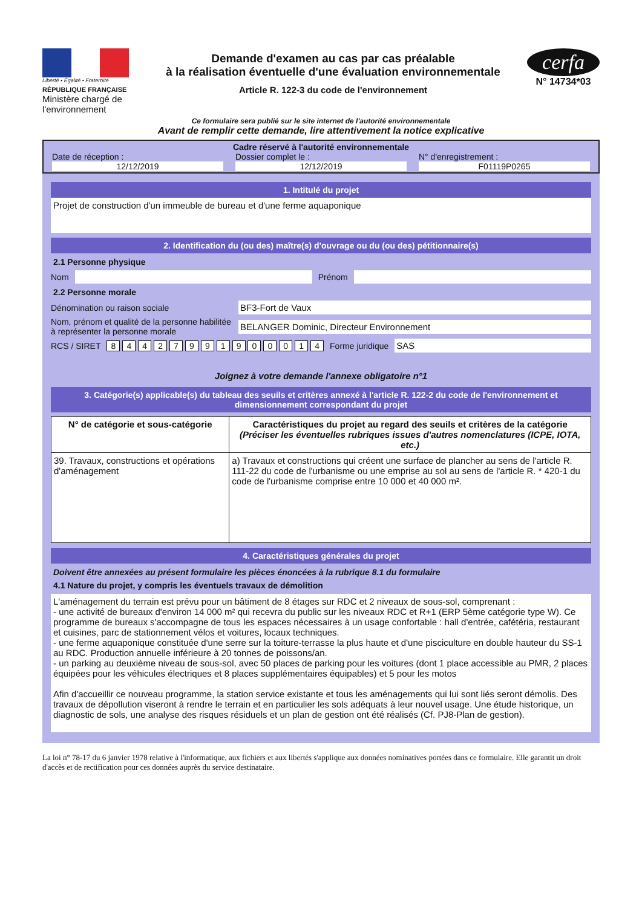Liberté • Égalité • Fraternité
RÉPUBLIQUE FRANÇAISE
Ministère chargé de l'environnement
Demande d'examen au cas par cas préalable
à la réalisation éventuelle d'une évaluation environnementale
Article R. 122-3 du code de l'environnement
cerfa
N° 14734*03
Ce formulaire sera publié sur le site internet de l'autorité environnementale
Avant de remplir cette demande, lire attentivement la notice explicative
Cadre réservé à l'autorité environnementale
Date de réception :
12/12/2019
Dossier complet le :
12/12/2019
N° d'enregistrement :
F01119P0265
1. Intitulé du projet
Projet de construction d'un immeuble de bureau et d'une ferme aquaponique
2. Identification du (ou des) maître(s) d'ouvrage ou du (ou des) pétitionnaire(s)
2.1 Personne physique
Nom Prénom
2.2 Personne morale
Dénomination ou raison sociale
BF3-Fort de Vaux
Nom, prénom et qualité de la personne habilitée à représenter la personne morale
BELANGER Dominic, Directeur Environnement
RCS / SIRET 8 4 4 2 7 9 9 1 9 0 0 0 1 4 Forme juridique
SAS
Joignez à votre demande l'annexe obligatoire n°1
3. Catégorie(s) applicable(s) du tableau des seuils et critères annexé à l'article R. 122-2 du code de l'environnement et dimensionnement correspondant du projet
| N° de catégorie et sous-catégorie | Caractéristiques du projet au regard des seuils et critères de la catégorie (Préciser les éventuelles rubriques issues d'autres nomenclatures (ICPE, IOTA, etc.) |
| --- | --- |
| 39. Travaux, constructions et opérations d'aménagement | a) Travaux et constructions qui créent une surface de plancher au sens de l'article R. 111-22 du code de l'urbanisme ou une emprise au sol au sens de l'article R. * 420-1 du code de l'urbanisme comprise entre 10 000 et 40 000 m². |
4. Caractéristiques générales du projet
Doivent être annexées au présent formulaire les pièces énoncées à la rubrique 8.1 du formulaire
4.1 Nature du projet, y compris les éventuels travaux de démolition
L'aménagement du terrain est prévu pour un bâtiment de 8 étages sur RDC et 2 niveaux de sous-sol, comprenant :
- une activité de bureaux d'environ 14 000 m² qui recevra du public sur les niveaux RDC et R+1 (ERP 5ème catégorie type W). Ce programme de bureaux s'accompagne de tous les espaces nécessaires à un usage confortable : hall d'entrée, cafétéria, restaurant et cuisines, parc de stationnement vélos et voitures, locaux techniques.
- une ferme aquaponique constituée d'une serre sur la toiture-terrasse la plus haute et d'une pisciculture en double hauteur du SS-1 au RDC. Production annuelle inférieure à 20 tonnes de poissons/an.
- un parking au deuxième niveau de sous-sol, avec 50 places de parking pour les voitures (dont 1 place accessible au PMR, 2 places équipées pour les véhicules électriques et 8 places supplémentaires équipables) et 5 pour les motos
Afin d'accueillir ce nouveau programme, la station service existante et tous les aménagements qui lui sont liés seront démolis. Des travaux de dépollution viseront à rendre le terrain et en particulier les sols adéquats à leur nouvel usage. Une étude historique, un diagnostic de sols, une analyse des risques résiduels et un plan de gestion ont été réalisés (Cf. PJ8-Plan de gestion).
La loi n° 78-17 du 6 janvier 1978 relative à l'informatique, aux fichiers et aux libertés s'applique aux données nominatives portées dans ce formulaire. Elle garantit un droit d'accès et de rectification pour ces données auprès du service destinataire.